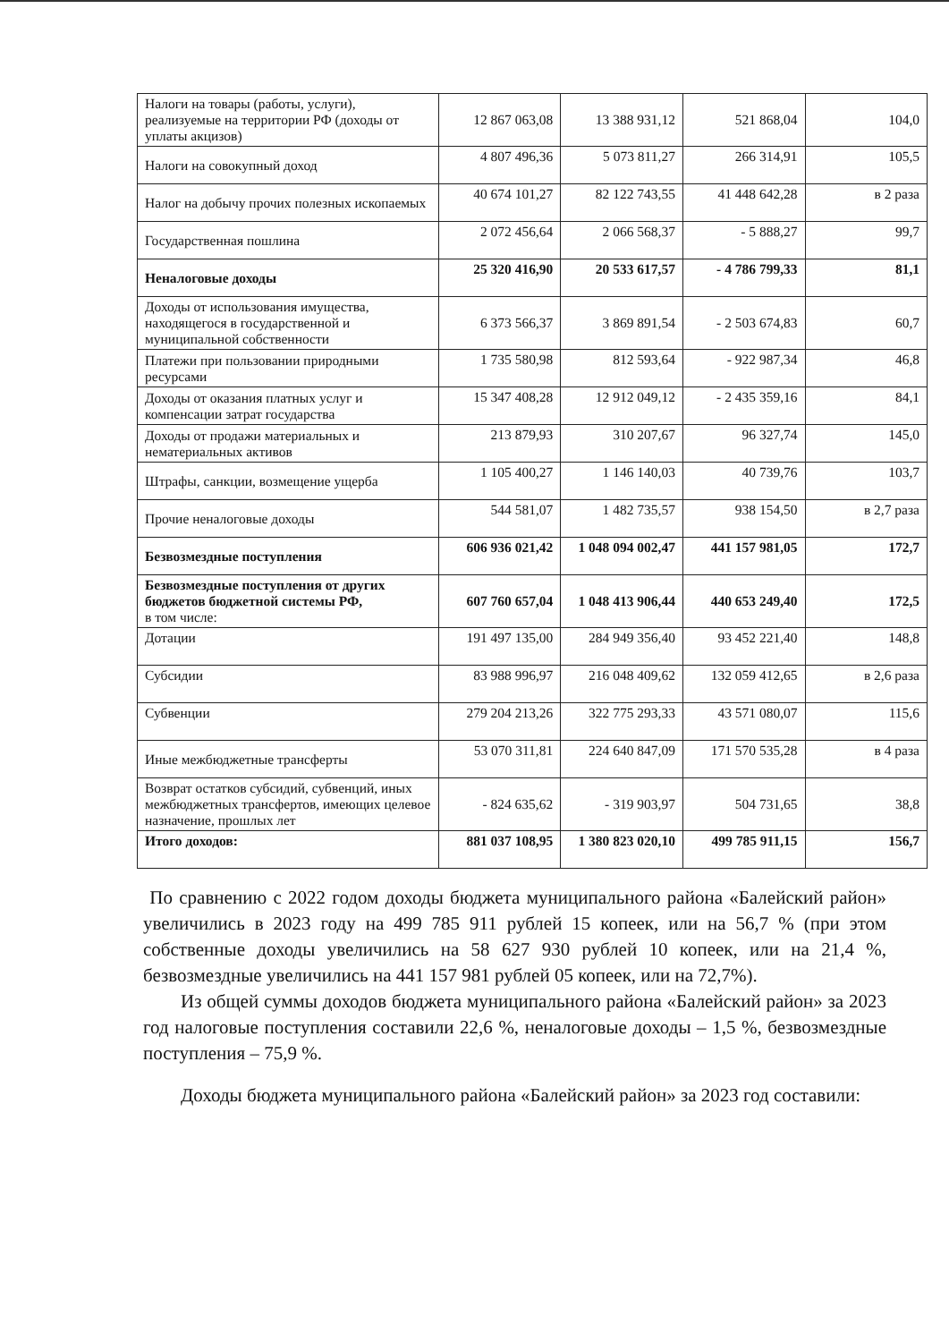| Налоги на товары (работы, услуги), реализуемые на территории РФ (доходы от уплаты акцизов) | 12 867 063,08 | 13 388 931,12 | 521 868,04 | 104,0 |
| Налоги на совокупный доход | 4 807 496,36 | 5 073 811,27 | 266 314,91 | 105,5 |
| Налог на добычу прочих полезных ископаемых | 40 674 101,27 | 82 122 743,55 | 41 448 642,28 | в 2 раза |
| Государственная пошлина | 2 072 456,64 | 2 066 568,37 | - 5 888,27 | 99,7 |
| Неналоговые доходы | 25 320 416,90 | 20 533 617,57 | - 4 786 799,33 | 81,1 |
| Доходы от использования имущества, находящегося в государственной и муниципальной собственности | 6 373 566,37 | 3 869 891,54 | - 2 503 674,83 | 60,7 |
| Платежи при пользовании природными ресурсами | 1 735 580,98 | 812 593,64 | - 922 987,34 | 46,8 |
| Доходы от оказания платных услуг и компенсации затрат государства | 15 347 408,28 | 12 912 049,12 | - 2 435 359,16 | 84,1 |
| Доходы от продажи материальных и нематериальных активов | 213 879,93 | 310 207,67 | 96 327,74 | 145,0 |
| Штрафы, санкции, возмещение ущерба | 1 105 400,27 | 1 146 140,03 | 40 739,76 | 103,7 |
| Прочие неналоговые доходы | 544 581,07 | 1 482 735,57 | 938 154,50 | в 2,7 раза |
| Безвозмездные поступления | 606 936 021,42 | 1 048 094 002,47 | 441 157 981,05 | 172,7 |
| Безвозмездные поступления от других бюджетов бюджетной системы РФ, в том числе: | 607 760 657,04 | 1 048 413 906,44 | 440 653 249,40 | 172,5 |
| Дотации | 191 497 135,00 | 284 949 356,40 | 93 452 221,40 | 148,8 |
| Субсидии | 83 988 996,97 | 216 048 409,62 | 132 059 412,65 | в 2,6 раза |
| Субвенции | 279 204 213,26 | 322 775 293,33 | 43 571 080,07 | 115,6 |
| Иные межбюджетные трансферты | 53 070 311,81 | 224 640 847,09 | 171 570 535,28 | в 4 раза |
| Возврат остатков субсидий, субвенций, иных межбюджетных трансфертов, имеющих целевое назначение, прошлых лет | - 824 635,62 | - 319 903,97 | 504 731,65 | 38,8 |
| Итого доходов: | 881 037 108,95 | 1 380 823 020,10 | 499 785 911,15 | 156,7 |
По сравнению с 2022 годом доходы бюджета муниципального района «Балейский район» увеличились в 2023 году на 499 785 911 рублей 15 копеек, или на 56,7 % (при этом собственные доходы увеличились на 58 627 930 рублей 10 копеек, или на 21,4 %, безвозмездные увеличились на 441 157 981 рублей 05 копеек, или на 72,7%).
Из общей суммы доходов бюджета муниципального района «Балейский район» за 2023 год налоговые поступления составили 22,6 %, неналоговые доходы – 1,5 %, безвозмездные поступления – 75,9 %.
Доходы бюджета муниципального района «Балейский район» за 2023 год составили: